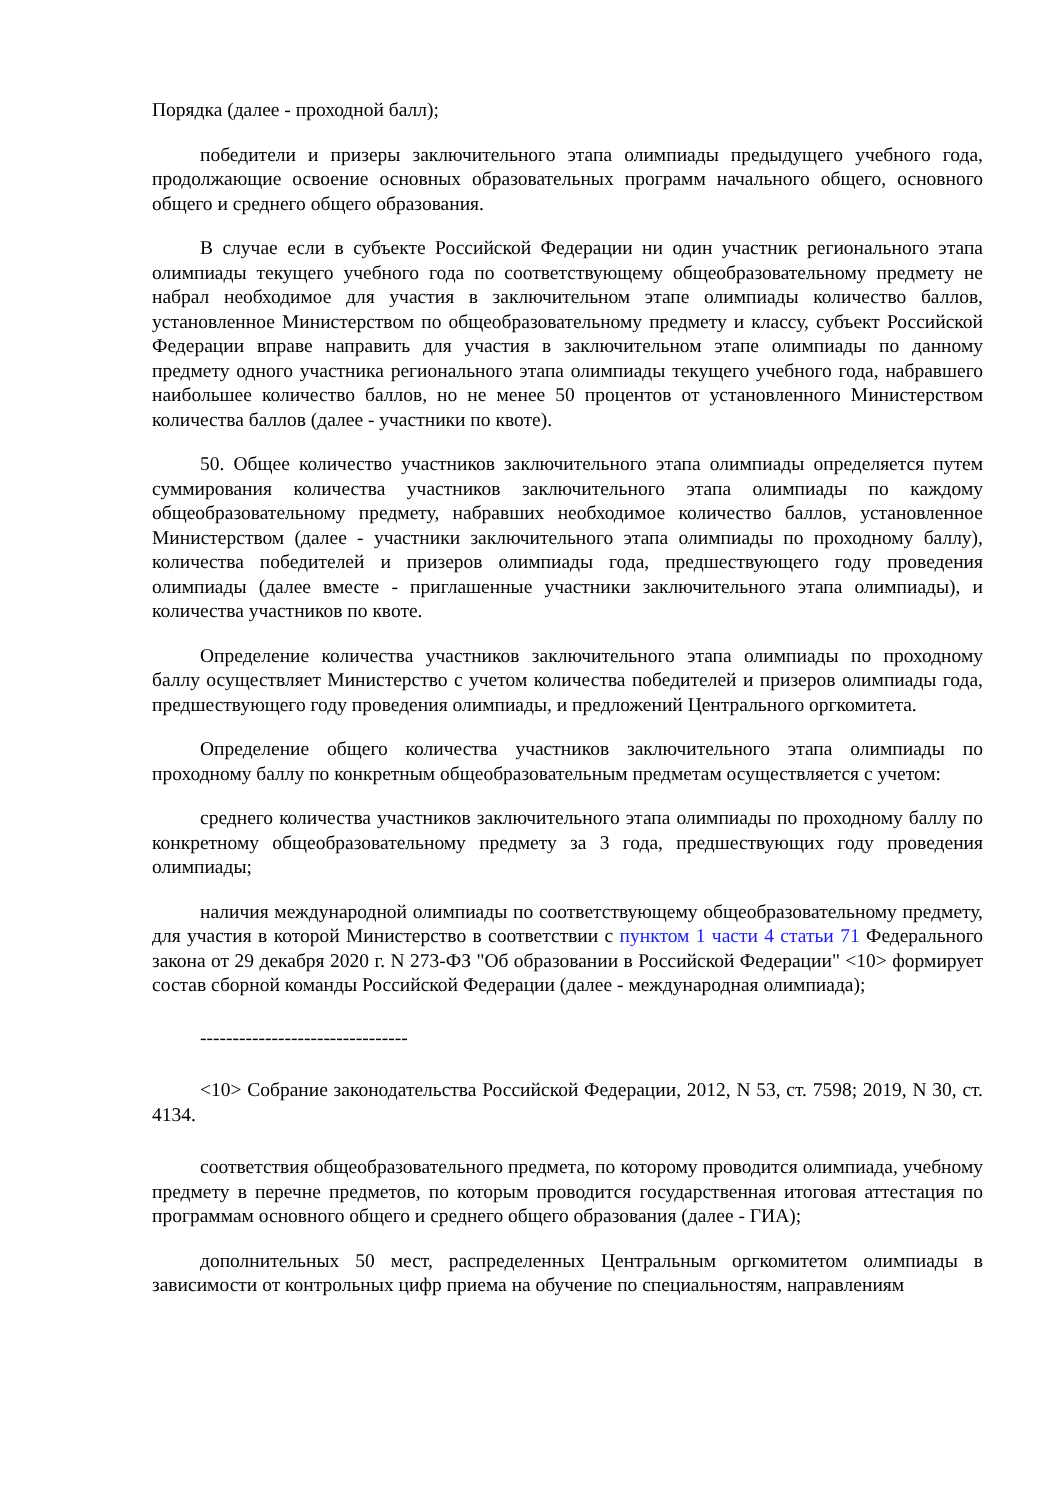Порядка (далее - проходной балл);
победители и призеры заключительного этапа олимпиады предыдущего учебного года, продолжающие освоение основных образовательных программ начального общего, основного общего и среднего общего образования.
В случае если в субъекте Российской Федерации ни один участник регионального этапа олимпиады текущего учебного года по соответствующему общеобразовательному предмету не набрал необходимое для участия в заключительном этапе олимпиады количество баллов, установленное Министерством по общеобразовательному предмету и классу, субъект Российской Федерации вправе направить для участия в заключительном этапе олимпиады по данному предмету одного участника регионального этапа олимпиады текущего учебного года, набравшего наибольшее количество баллов, но не менее 50 процентов от установленного Министерством количества баллов (далее - участники по квоте).
50. Общее количество участников заключительного этапа олимпиады определяется путем суммирования количества участников заключительного этапа олимпиады по каждому общеобразовательному предмету, набравших необходимое количество баллов, установленное Министерством (далее - участники заключительного этапа олимпиады по проходному баллу), количества победителей и призеров олимпиады года, предшествующего году проведения олимпиады (далее вместе - приглашенные участники заключительного этапа олимпиады), и количества участников по квоте.
Определение количества участников заключительного этапа олимпиады по проходному баллу осуществляет Министерство с учетом количества победителей и призеров олимпиады года, предшествующего году проведения олимпиады, и предложений Центрального оргкомитета.
Определение общего количества участников заключительного этапа олимпиады по проходному баллу по конкретным общеобразовательным предметам осуществляется с учетом:
среднего количества участников заключительного этапа олимпиады по проходному баллу по конкретному общеобразовательному предмету за 3 года, предшествующих году проведения олимпиады;
наличия международной олимпиады по соответствующему общеобразовательному предмету, для участия в которой Министерство в соответствии с пунктом 1 части 4 статьи 71 Федерального закона от 29 декабря 2020 г. N 273-ФЗ "Об образовании в Российской Федерации" <10> формирует состав сборной команды Российской Федерации (далее - международная олимпиада);
--------------------------------
<10> Собрание законодательства Российской Федерации, 2012, N 53, ст. 7598; 2019, N 30, ст. 4134.
соответствия общеобразовательного предмета, по которому проводится олимпиада, учебному предмету в перечне предметов, по которым проводится государственная итоговая аттестация по программам основного общего и среднего общего образования (далее - ГИА);
дополнительных 50 мест, распределенных Центральным оргкомитетом олимпиады в зависимости от контрольных цифр приема на обучение по специальностям, направлениям